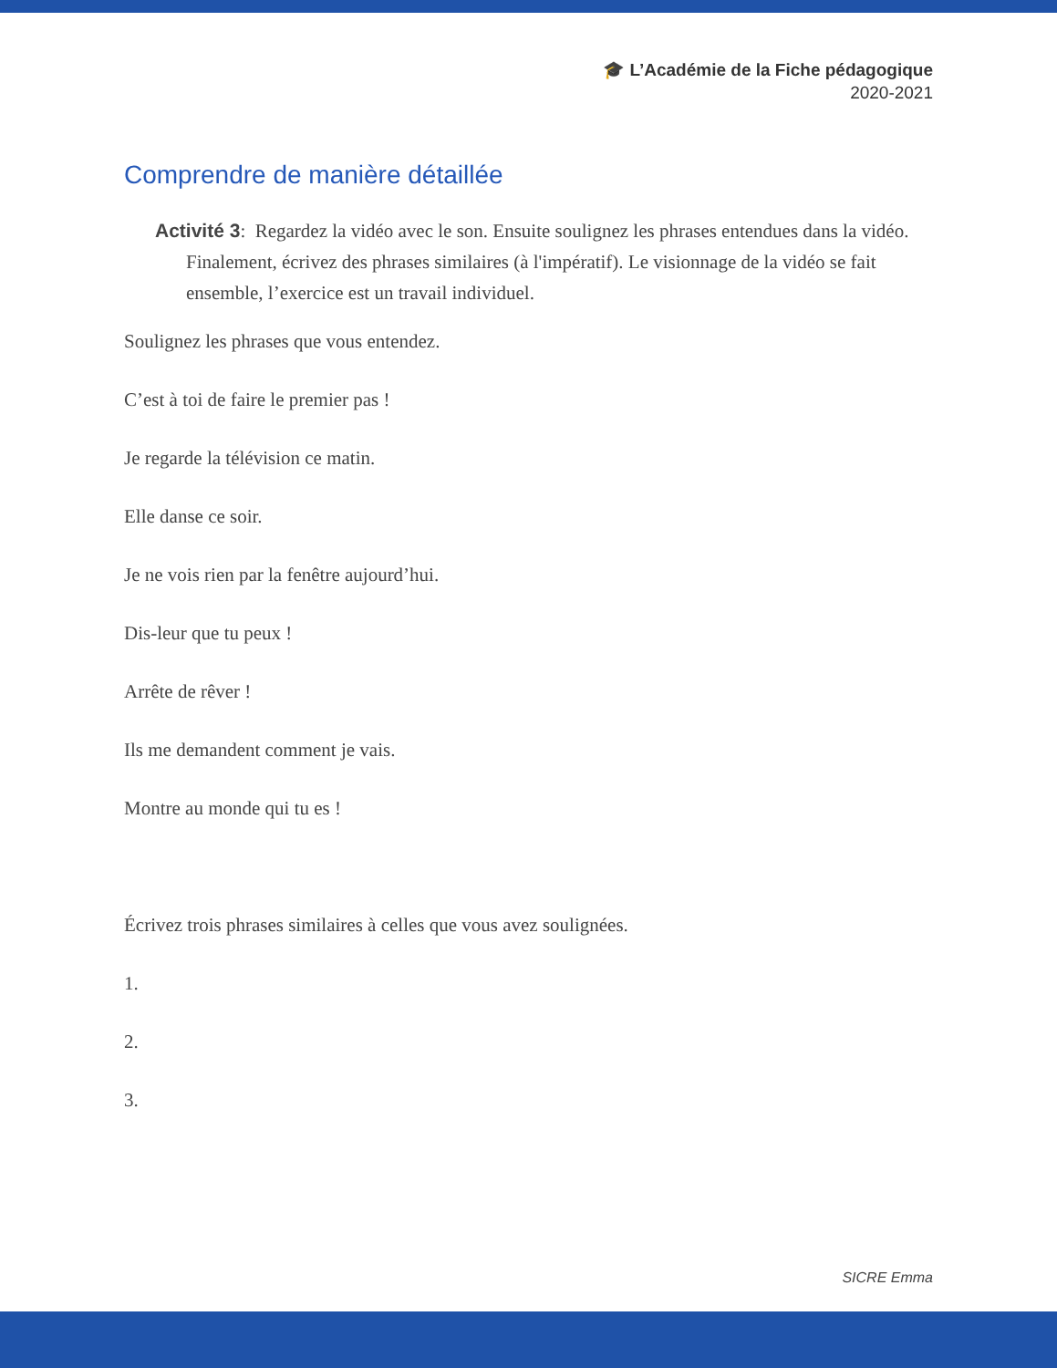🎓 L’Académie de la Fiche pédagogique
2020-2021
Comprendre de manière détaillée
Activité 3: Regardez la vidéo avec le son. Ensuite soulignez les phrases entendues dans la vidéo. Finalement, écrivez des phrases similaires (à l'impératif). Le visionnage de la vidéo se fait ensemble, l’exercice est un travail individuel.
Soulignez les phrases que vous entendez.
C’est à toi de faire le premier pas !
Je regarde la télévision ce matin.
Elle danse ce soir.
Je ne vois rien par la fenêtre aujourd’hui.
Dis-leur que tu peux !
Arrête de rêver !
Ils me demandent comment je vais.
Montre au monde qui tu es !
Écrivez trois phrases similaires à celles que vous avez soulignées.
1.
2.
3.
SICRE Emma